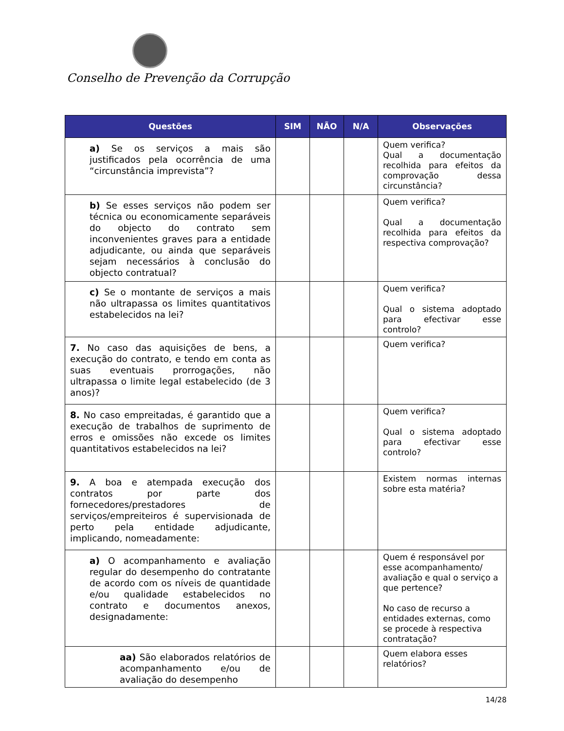Conselho de Prevenção da Corrupção
| Questões | SIM | NÃO | N/A | Observações |
| --- | --- | --- | --- | --- |
| a) Se os serviços a mais são justificados pela ocorrência de uma “circunstância imprevista”? | | | | Quem verifica? Qual a documentação recolhida para efeitos da comprovação dessa circunstância? |
| b) Se esses serviços não podem ser técnica ou economicamente separáveis do objecto do contrato sem inconvenientes graves para a entidade adjudicante, ou ainda que separáveis sejam necessários à conclusão do objecto contratual? | | | | Quem verifica? Qual a documentação recolhida para efeitos da respectiva comprovação? |
| c) Se o montante de serviços a mais não ultrapassa os limites quantitativos estabelecidos na lei? | | | | Quem verifica? Qual o sistema adoptado para efectivar esse controlo? |
| 7. No caso das aquisições de bens, a execução do contrato, e tendo em conta as suas eventuais prorrogações, não ultrapassa o limite legal estabelecido (de 3 anos)? | | | | Quem verifica? |
| 8. No caso empreitadas, é garantido que a execução de trabalhos de suprimento de erros e omissões não excede os limites quantitativos estabelecidos na lei? | | | | Quem verifica? Qual o sistema adoptado para efectivar esse controlo? |
| 9. A boa e atempada execução dos contratos por parte dos fornecedores/prestadores de serviços/empreiteiros é supervisionada de perto pela entidade adjudicante, implicando, nomeadamente: | | | | Existem normas internas sobre esta matéria? |
| a) O acompanhamento e avaliação regular do desempenho do contratante de acordo com os níveis de quantidade e/ou qualidade estabelecidos no contrato e documentos anexos, designadamente: | | | | Quem é responsável por esse acompanhamento/ avaliação e qual o serviço a que pertence? No caso de recurso a entidades externas, como se procede à respectiva contratação? |
| aa) São elaborados relatórios de acompanhamento e/ou de avaliação do desempenho | | | | Quem elabora esses relatórios? |
14/28